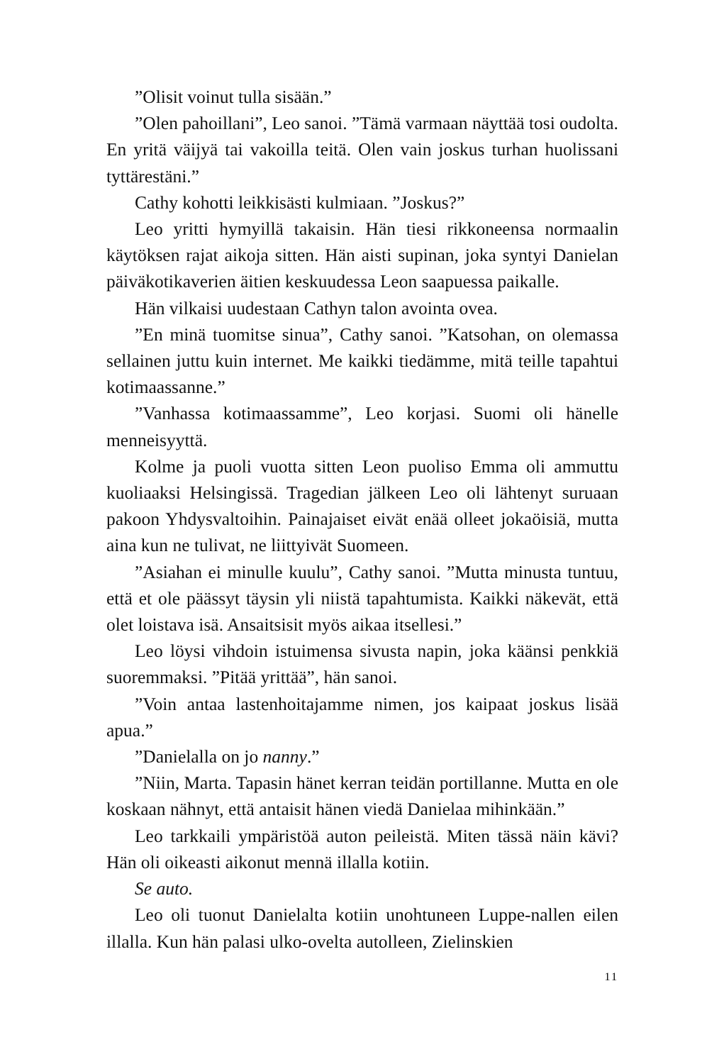”Olisit voinut tulla sisään.”
”Olen pahoillani”, Leo sanoi. ”Tämä varmaan näyttää tosi oudolta. En yritä väijyä tai vakoilla teitä. Olen vain joskus turhan huolissani tyttärestäni.”
Cathy kohotti leikkisästi kulmiaan. ”Joskus?”
Leo yritti hymyillä takaisin. Hän tiesi rikkoneensa normaalin käytöksen rajat aikoja sitten. Hän aisti supinan, joka syntyi Danielan päiväkotikaverien äitien keskuudessa Leon saapuessa paikalle.
Hän vilkaisi uudestaan Cathyn talon avointa ovea.
”En minä tuomitse sinua”, Cathy sanoi. ”Katsohan, on olemassa sellainen juttu kuin internet. Me kaikki tiedämme, mitä teille tapahtui kotimaassanne.”
”Vanhassa kotimaassamme”, Leo korjasi. Suomi oli hänelle menneisyyttä.
Kolme ja puoli vuotta sitten Leon puoliso Emma oli ammuttu kuoliaaksi Helsingissä. Tragedian jälkeen Leo oli lähtenyt suruaan pakoon Yhdysvaltoihin. Painajaiset eivät enää olleet jokaöisiä, mutta aina kun ne tulivat, ne liittyivät Suomeen.
”Asiahan ei minulle kuulu”, Cathy sanoi. ”Mutta minusta tuntuu, että et ole päässyt täysin yli niistä tapahtumista. Kaikki näkevät, että olet loistava isä. Ansaitsisit myös aikaa itsellesi.”
Leo löysi vihdoin istuimensa sivusta napin, joka käänsi penkkiä suoremmaksi. ”Pitää yrittää”, hän sanoi.
”Voin antaa lastenhoitajamme nimen, jos kaipaat joskus lisää apua.”
”Danielalla on jo nanny.”
”Niin, Marta. Tapasin hänet kerran teidän portillanne. Mutta en ole koskaan nähnyt, että antaisit hänen viedä Danielaa mihinkään.”
Leo tarkkaili ympäristöä auton peileistä. Miten tässä näin kävi? Hän oli oikeasti aikonut mennä illalla kotiin.
Se auto.
Leo oli tuonut Danielalta kotiin unohtuneen Luppe-nallen eilen illalla. Kun hän palasi ulko-ovelta autolleen, Zielinskien
11